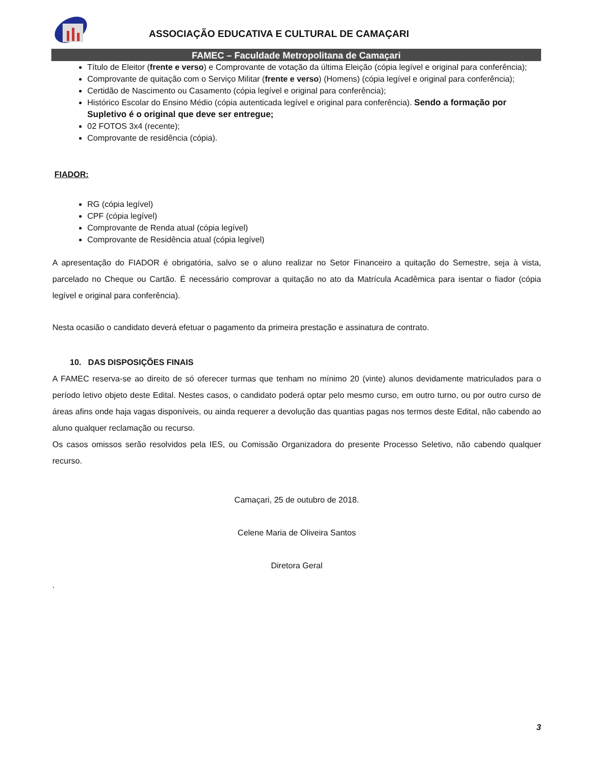ASSOCIAÇÃO EDUCATIVA E CULTURAL DE CAMAÇARI
FAMEC – Faculdade Metropolitana de Camaçari
Título de Eleitor (frente e verso) e Comprovante de votação da última Eleição (cópia legível e original para conferência);
Comprovante de quitação com o Serviço Militar (frente e verso) (Homens) (cópia legível e original para conferência);
Certidão de Nascimento ou Casamento (cópia legível e original para conferência);
Histórico Escolar do Ensino Médio (cópia autenticada legível e original para conferência). Sendo a formação por Supletivo é o original que deve ser entregue;
02 FOTOS 3x4 (recente);
Comprovante de residência (cópia).
FIADOR:
RG (cópia legível)
CPF (cópia legível)
Comprovante de Renda atual (cópia legível)
Comprovante de Residência atual (cópia legível)
A apresentação do FIADOR é obrigatória, salvo se o aluno realizar no Setor Financeiro a quitação do Semestre, seja à vista, parcelado no Cheque ou Cartão. É necessário comprovar a quitação no ato da Matrícula Acadêmica para isentar o fiador (cópia legível e original para conferência).
Nesta ocasião o candidato deverá efetuar o pagamento da primeira prestação e assinatura de contrato.
10. DAS DISPOSIÇÕES FINAIS
A FAMEC reserva-se ao direito de só oferecer turmas que tenham no mínimo 20 (vinte) alunos devidamente matriculados para o período letivo objeto deste Edital. Nestes casos, o candidato poderá optar pelo mesmo curso, em outro turno, ou por outro curso de áreas afins onde haja vagas disponíveis, ou ainda requerer a devolução das quantias pagas nos termos deste Edital, não cabendo ao aluno qualquer reclamação ou recurso.
Os casos omissos serão resolvidos pela IES, ou Comissão Organizadora do presente Processo Seletivo, não cabendo qualquer recurso.
Camaçari, 25 de outubro de 2018.
Celene Maria de Oliveira Santos
Diretora Geral
.
3